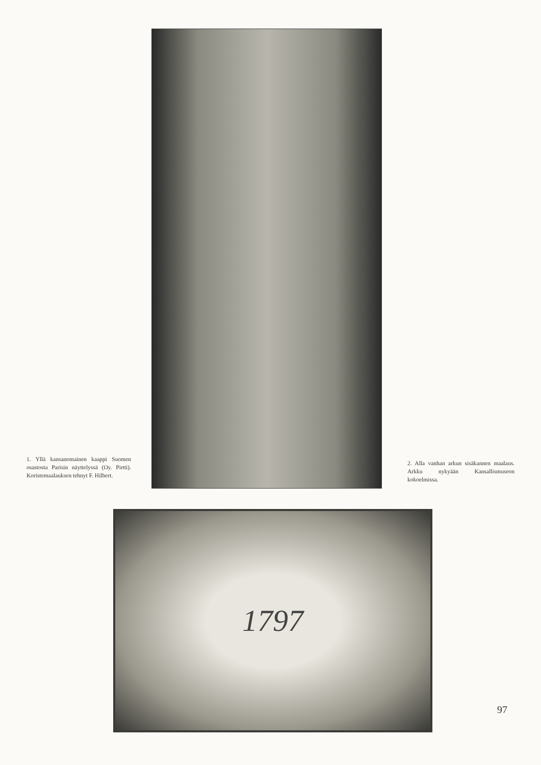1. Yllä kansanomainen kaappi Suomen osastosta Parisin näyttelyssä (Oy. Pirtti). Koristemaalauksen tehnyt F. Hilbert.
2. Alla vanhan arkun sisäkannen maalaus. Arkku nykyään Kansallismuseon kokoelmissa.
1797
97